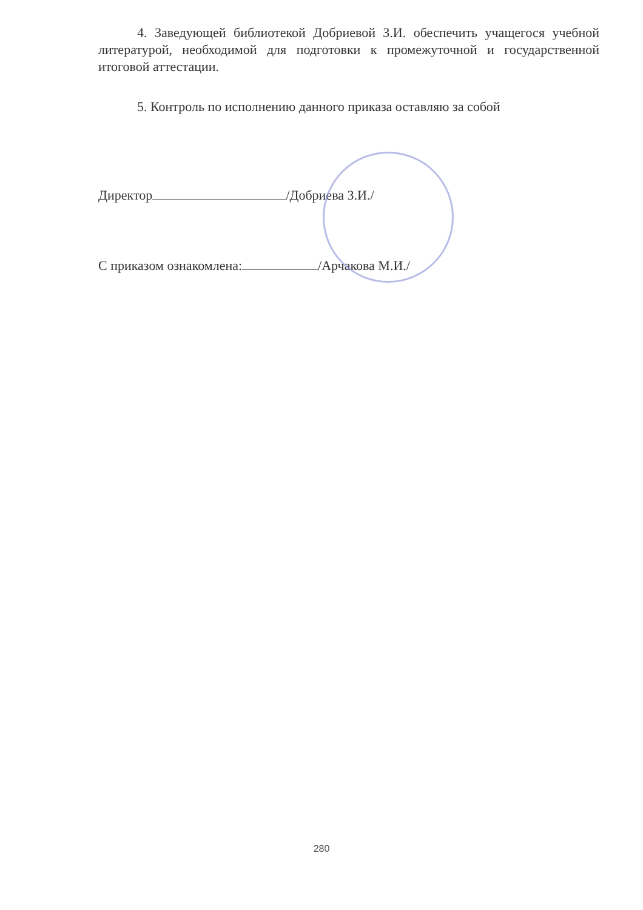4. Заведующей библиотекой Добриевой З.И. обеспечить учащегося учебной литературой, необходимой для подготовки к промежуточной и государственной итоговой аттестации.
5. Контроль по исполнению данного приказа оставляю за собой
Директор /Добриева З.И./
С приказом ознакомлена: /Арчакова М.И./
280